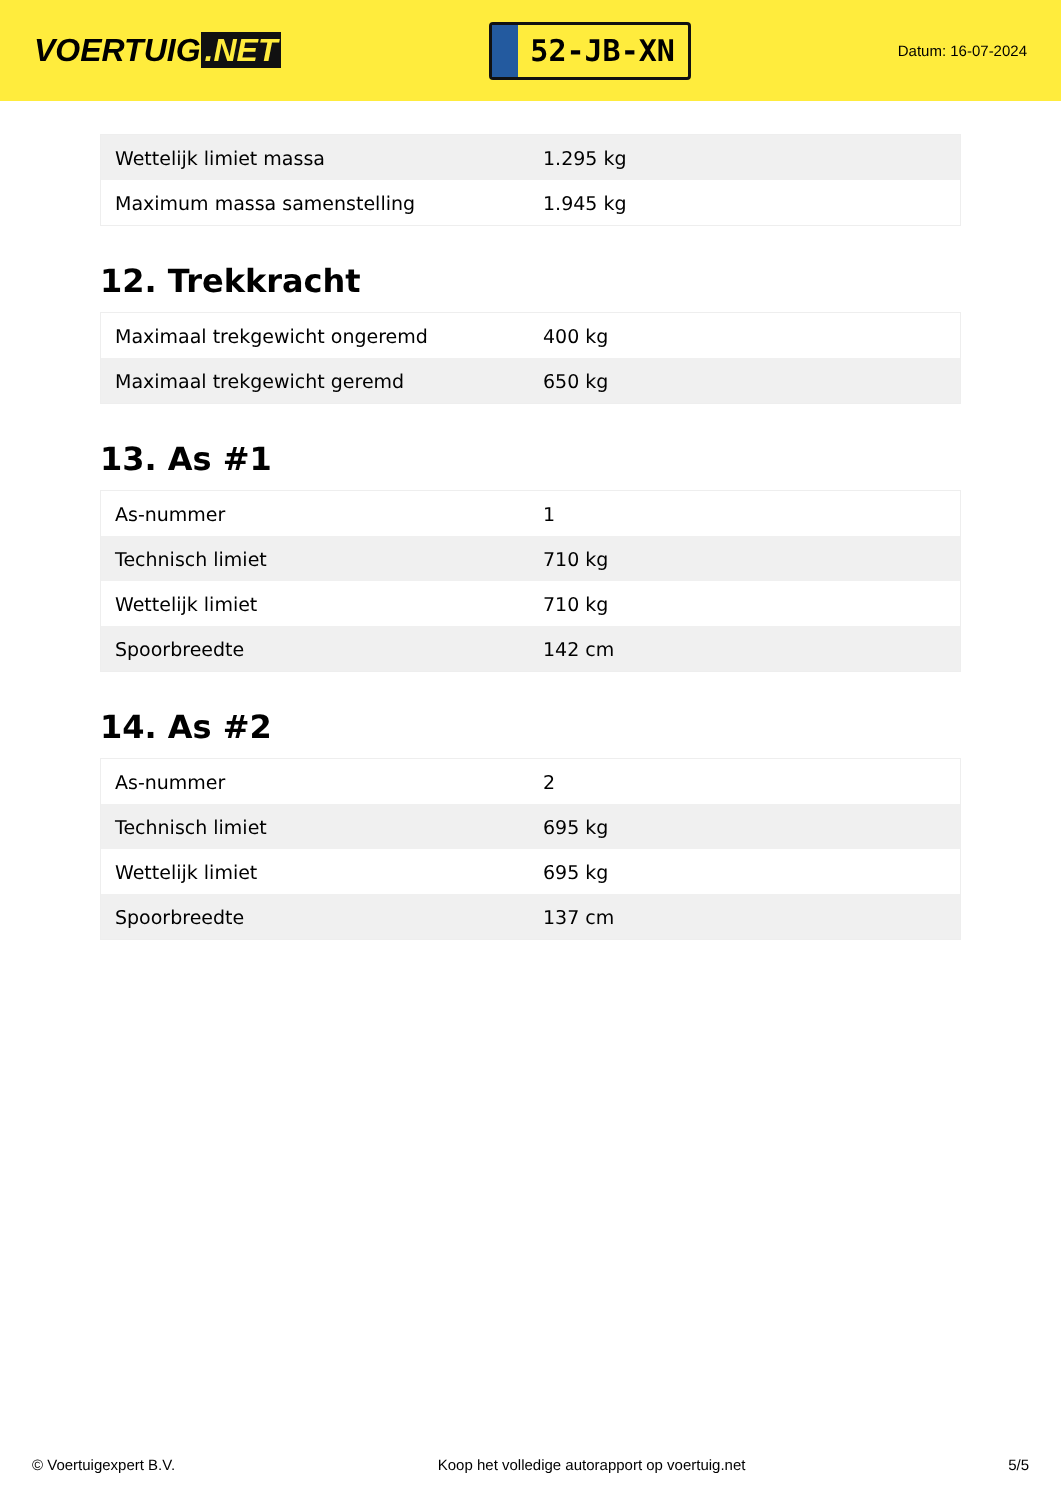VOERTUIG.NET
52-JB-XN
Datum: 16-07-2024
| Wettelijk limiet massa | 1.295 kg |
| Maximum massa samenstelling | 1.945 kg |
12. Trekkracht
| Maximaal trekgewicht ongeremd | 400 kg |
| Maximaal trekgewicht geremd | 650 kg |
13. As #1
| As-nummer | 1 |
| Technisch limiet | 710 kg |
| Wettelijk limiet | 710 kg |
| Spoorbreedte | 142 cm |
14. As #2
| As-nummer | 2 |
| Technisch limiet | 695 kg |
| Wettelijk limiet | 695 kg |
| Spoorbreedte | 137 cm |
© Voertuigexpert B.V. Koop het volledige autorapport op voertuig.net 5/5